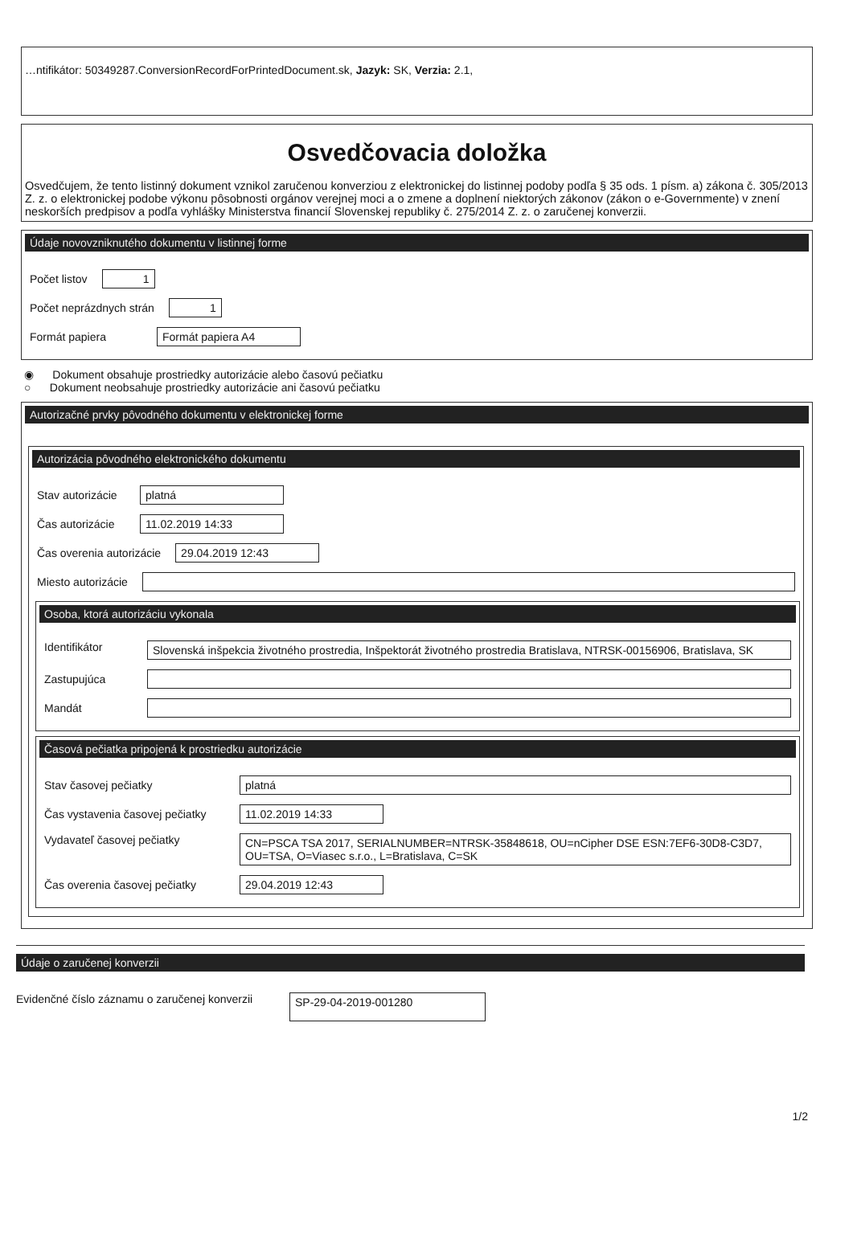…ntifikátor: 50349287.ConversionRecordForPrintedDocument.sk, Jazyk: SK, Verzia: 2.1,
Osvedčovacia doložka
Osvedčujem, že tento listinný dokument vznikol zaručenou konverziou z elektronickej do listinnej podoby podľa § 35 ods. 1 písm. a) zákona č. 305/2013 Z. z. o elektronickej podobe výkonu pôsobnosti orgánov verejnej moci a o zmene a doplnení niektorých zákonov (zákon o e-Governmente) v znení neskorších predpisov a podľa vyhlášky Ministerstva financií Slovenskej republiky č. 275/2014 Z. z. o zaručenej konverzii.
Údaje novovzniknutého dokumentu v listinnej forme
Počet listov 1
Počet neprázdnych strán 1
Formát papiera Formát papiera A4
◉ Dokument obsahuje prostriedky autorizácie alebo časovú pečiatku
○ Dokument neobsahuje prostriedky autorizácie ani časovú pečiatku
Autorizačné prvky pôvodného dokumentu v elektronickej forme
Autorizácia pôvodného elektronického dokumentu
Stav autorizácie platná
Čas autorizácie 11.02.2019 14:33
Čas overenia autorizácie 29.04.2019 12:43
Miesto autorizácie
Osoba, ktorá autorizáciu vykonala
Identifikátor Slovenská inšpekcia životného prostredia, Inšpektorát životného prostredia Bratislava, NTRSK-00156906, Bratislava, SK
Zastupujúca
Mandát
Časová pečiatka pripojená k prostriedku autorizácie
Stav časovej pečiatky platná
Čas vystavenia časovej pečiatky 11.02.2019 14:33
Vydavateľ časovej pečiatky CN=PSCA TSA 2017, SERIALNUMBER=NTRSK-35848618, OU=nCipher DSE ESN:7EF6-30D8-C3D7, OU=TSA, O=Viasec s.r.o., L=Bratislava, C=SK
Čas overenia časovej pečiatky 29.04.2019 12:43
Údaje o zaručenej konverzii
Evidenčné číslo záznamu o zaručenej konverzii SP-29-04-2019-001280
1/2